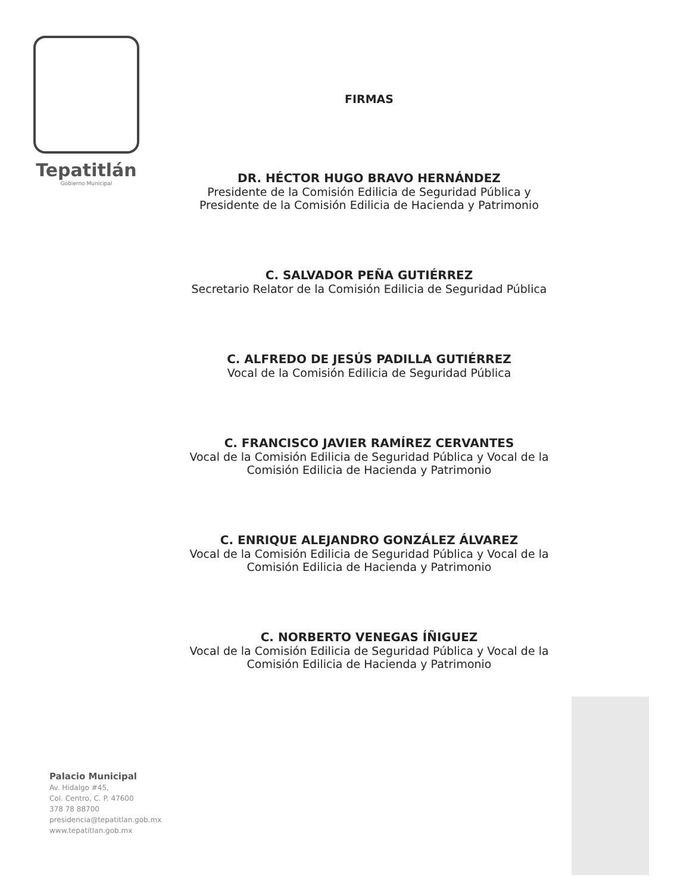Tepatitlán
Gobierno Municipal
FIRMAS
DR. HÉCTOR HUGO BRAVO HERNÁNDEZ
Presidente de la Comisión Edilicia de Seguridad Pública y
Presidente de la Comisión Edilicia de Hacienda y Patrimonio
C. SALVADOR PEÑA GUTIÉRREZ
Secretario Relator de la Comisión Edilicia de Seguridad Pública
C. ALFREDO DE JESÚS PADILLA GUTIÉRREZ
Vocal de la Comisión Edilicia de Seguridad Pública
C. FRANCISCO JAVIER RAMÍREZ CERVANTES
Vocal de la Comisión Edilicia de Seguridad Pública y Vocal de la
Comisión Edilicia de Hacienda y Patrimonio
C. ENRIQUE ALEJANDRO GONZÁLEZ ÁLVAREZ
Vocal de la Comisión Edilicia de Seguridad Pública y Vocal de la
Comisión Edilicia de Hacienda y Patrimonio
C. NORBERTO VENEGAS ÍÑIGUEZ
Vocal de la Comisión Edilicia de Seguridad Pública y Vocal de la
Comisión Edilicia de Hacienda y Patrimonio
Palacio Municipal
Av. Hidalgo #45,
Col. Centro, C. P. 47600
378 78 88700
presidencia@tepatitlan.gob.mx
www.tepatitlan.gob.mx